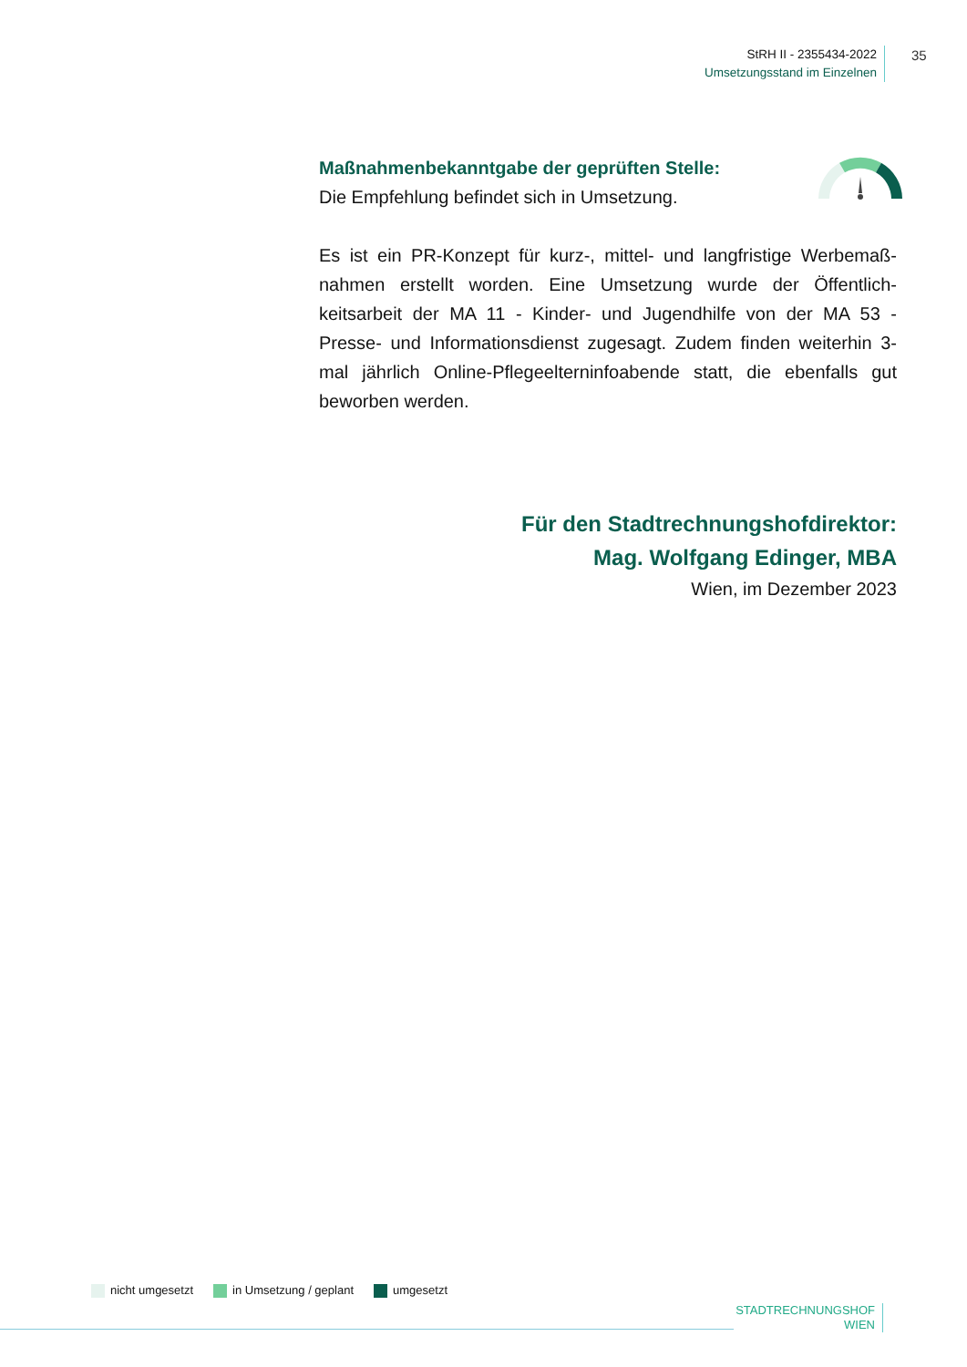StRH II - 2355434-2022
Umsetzungsstand im Einzelnen
35
Maßnahmenbekanntgabe der geprüften Stelle:
Die Empfehlung befindet sich in Umsetzung.
Es ist ein PR-Konzept für kurz-, mittel- und langfristige Werbemaß­nahmen erstellt worden. Eine Umsetzung wurde der Öffentlich­keitsarbeit der MA 11 - Kinder- und Jugendhilfe von der MA 53 - Presse- und Informationsdienst zugesagt. Zudem finden weiterhin 3-mal jährlich Online-Pflegeelterninfoabende statt, die ebenfalls gut beworben werden.
Für den Stadtrechnungshofdirektor:
Mag. Wolfgang Edinger, MBA
Wien, im Dezember 2023
nicht umgesetzt in Umsetzung / geplant umgesetzt
STADTRECHNUNGSHOF
WIEN